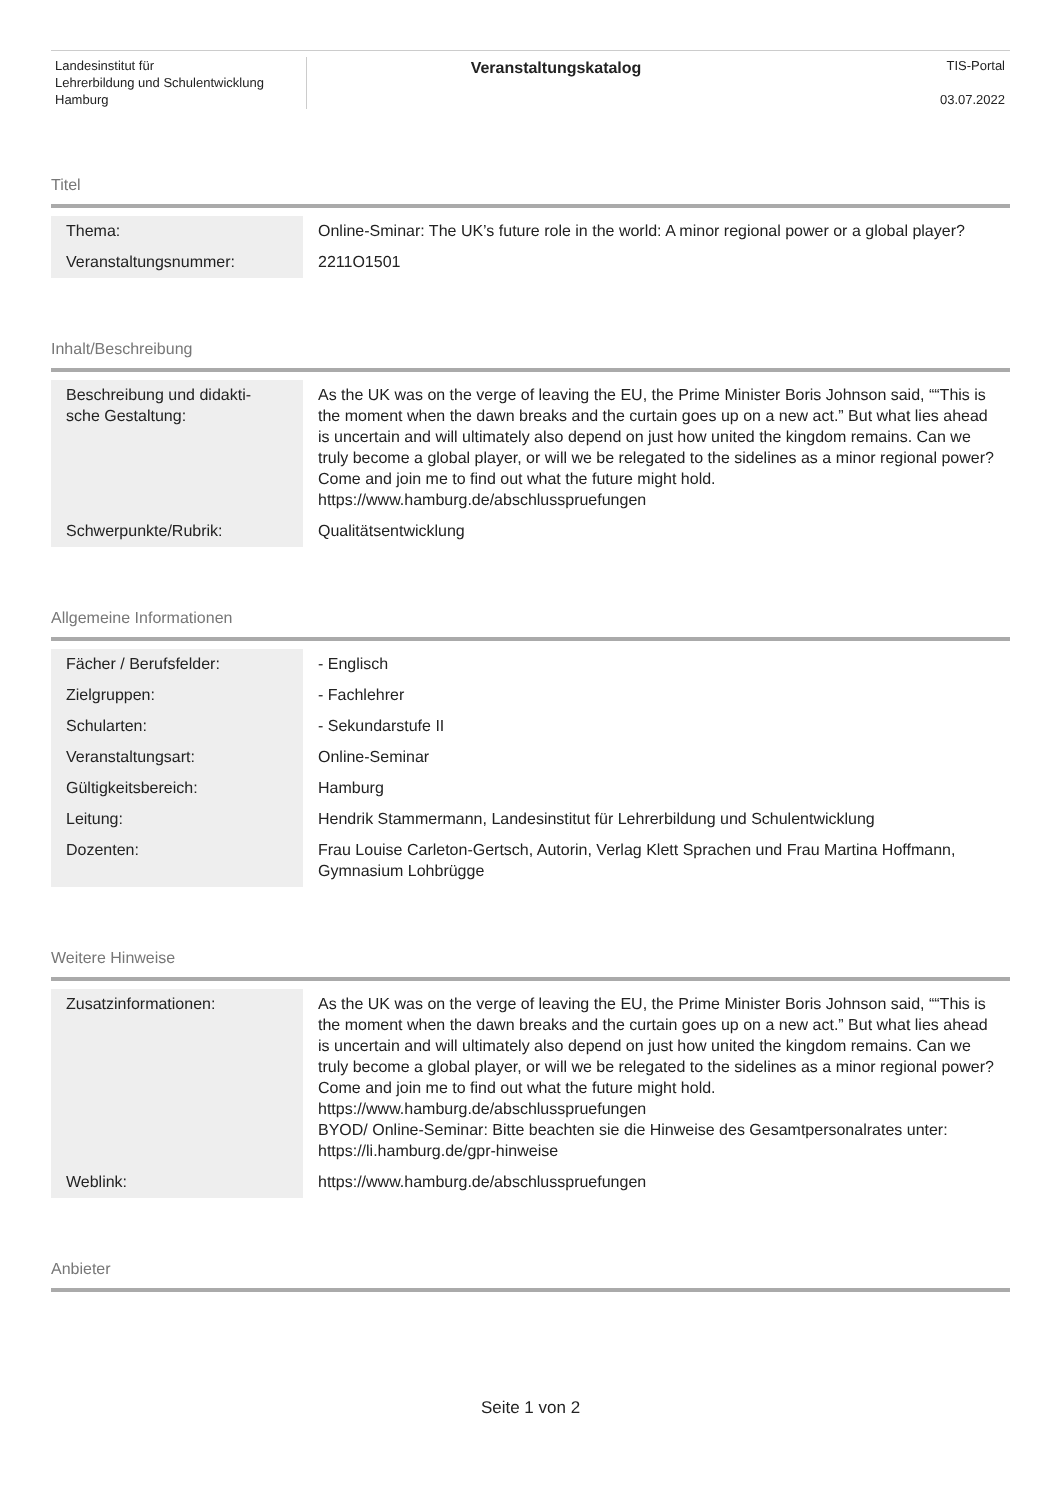Landesinstitut für
Lehrerbildung und Schulentwicklung
Hamburg
Veranstaltungskatalog
TIS-Portal
03.07.2022
Titel
| Thema: | Online-Sminar: The UK’s future role in the world: A minor regional power or a global player? |
| Veranstaltungsnummer: | 2211O1501 |
Inhalt/Beschreibung
| Beschreibung und didakti- sche Gestaltung: | As the UK was on the verge of leaving the EU, the Prime Minister Boris Johnson said, ““This is the moment when the dawn breaks and the curtain goes up on a new act.” But what lies ahead is uncertain and will ultimately also depend on just how united the kingdom remains. Can we truly become a global player, or will we be relegated to the sidelines as a minor regional power? Come and join me to find out what the future might hold. https://www.hamburg.de/abschlusspruefungen |
| Schwerpunkte/Rubrik: | Qualitätsentwicklung |
Allgemeine Informationen
| Fächer / Berufsfelder: | - Englisch |
| Zielgruppen: | - Fachlehrer |
| Schularten: | - Sekundarstufe II |
| Veranstaltungsart: | Online-Seminar |
| Gültigkeitsbereich: | Hamburg |
| Leitung: | Hendrik Stammermann, Landesinstitut für Lehrerbildung und Schulentwicklung |
| Dozenten: | Frau Louise Carleton-Gertsch, Autorin, Verlag Klett Sprachen und Frau Martina Hoffmann, Gymnasium Lohbrügge |
Weitere Hinweise
| Zusatzinformationen: | As the UK was on the verge of leaving the EU, the Prime Minister Boris Johnson said, ““This is the moment when the dawn breaks and the curtain goes up on a new act.” But what lies ahead is uncertain and will ultimately also depend on just how united the kingdom remains. Can we truly become a global player, or will we be relegated to the sidelines as a minor regional power? Come and join me to find out what the future might hold. https://www.hamburg.de/abschlusspruefungen BYOD/ Online-Seminar: Bitte beachten sie die Hinweise des Gesamtpersonalrates unter: https://li.hamburg.de/gpr-hinweise |
| Weblink: | https://www.hamburg.de/abschlusspruefungen |
Anbieter
Seite 1 von 2